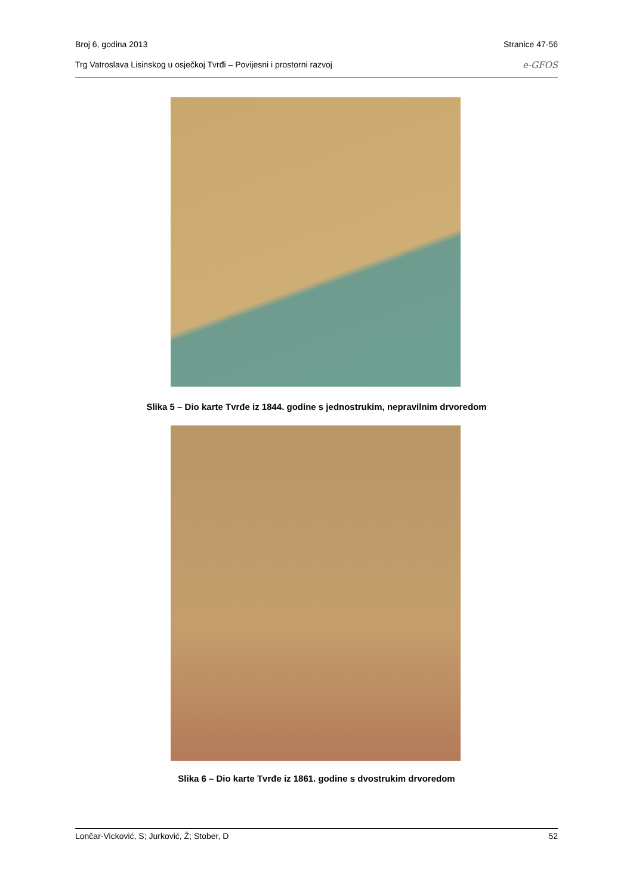Broj 6, godina 2013 Stranice 47-56
Trg Vatroslava Lisinskog u osječkoj Tvrđi – Povijesni i prostorni razvoj e-GFOS
Slika 5 – Dio karte Tvrđe iz 1844. godine s jednostrukim, nepravilnim drvoredom
Slika 6 – Dio karte Tvrđe iz 1861. godine s dvostrukim drvoredom
Lončar-Vicković, S; Jurković, Ž; Stober, D 52